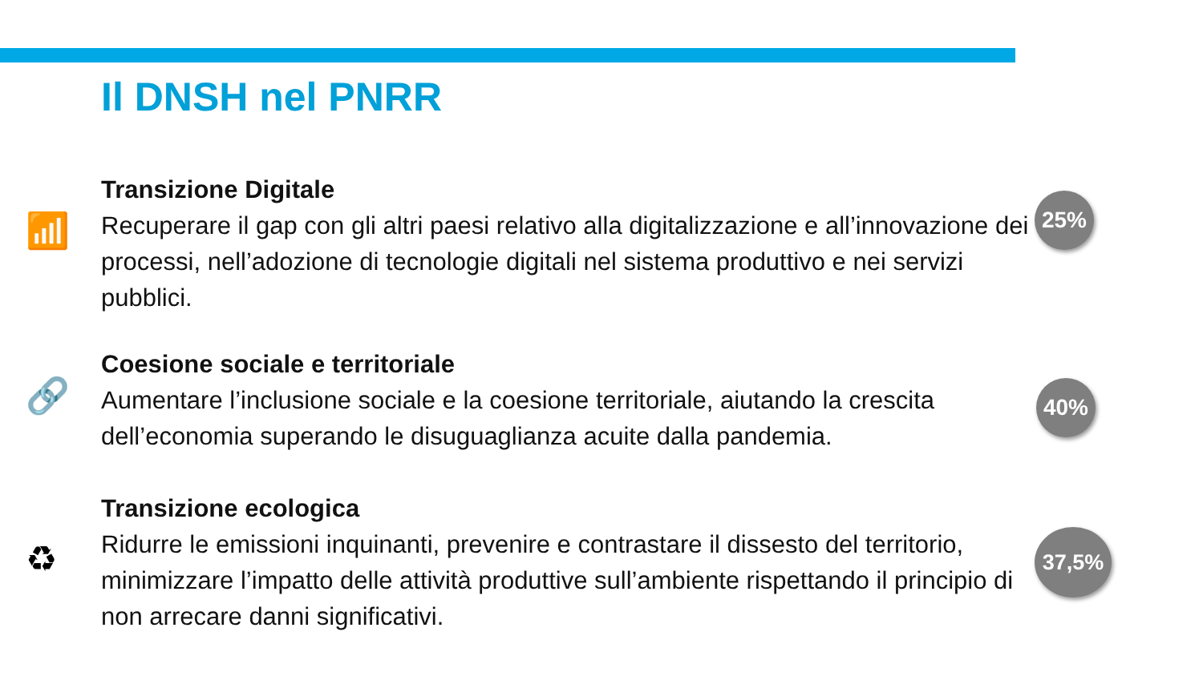Il DNSH nel PNRR
📶
Transizione Digitale
Recuperare il gap con gli altri paesi relativo alla digitalizzazione e all’innovazione dei processi, nell’adozione di tecnologie digitali nel sistema produttivo e nei servizi pubblici.
25%
🔗
Coesione sociale e territoriale
Aumentare l’inclusione sociale e la coesione territoriale, aiutando la crescita dell’economia superando le disuguaglianza acuite dalla pandemia.
40%
♻
Transizione ecologica
Ridurre le emissioni inquinanti, prevenire e contrastare il dissesto del territorio, minimizzare l’impatto delle attività produttive sull’ambiente rispettando il principio di non arrecare danni significativi.
37,5%